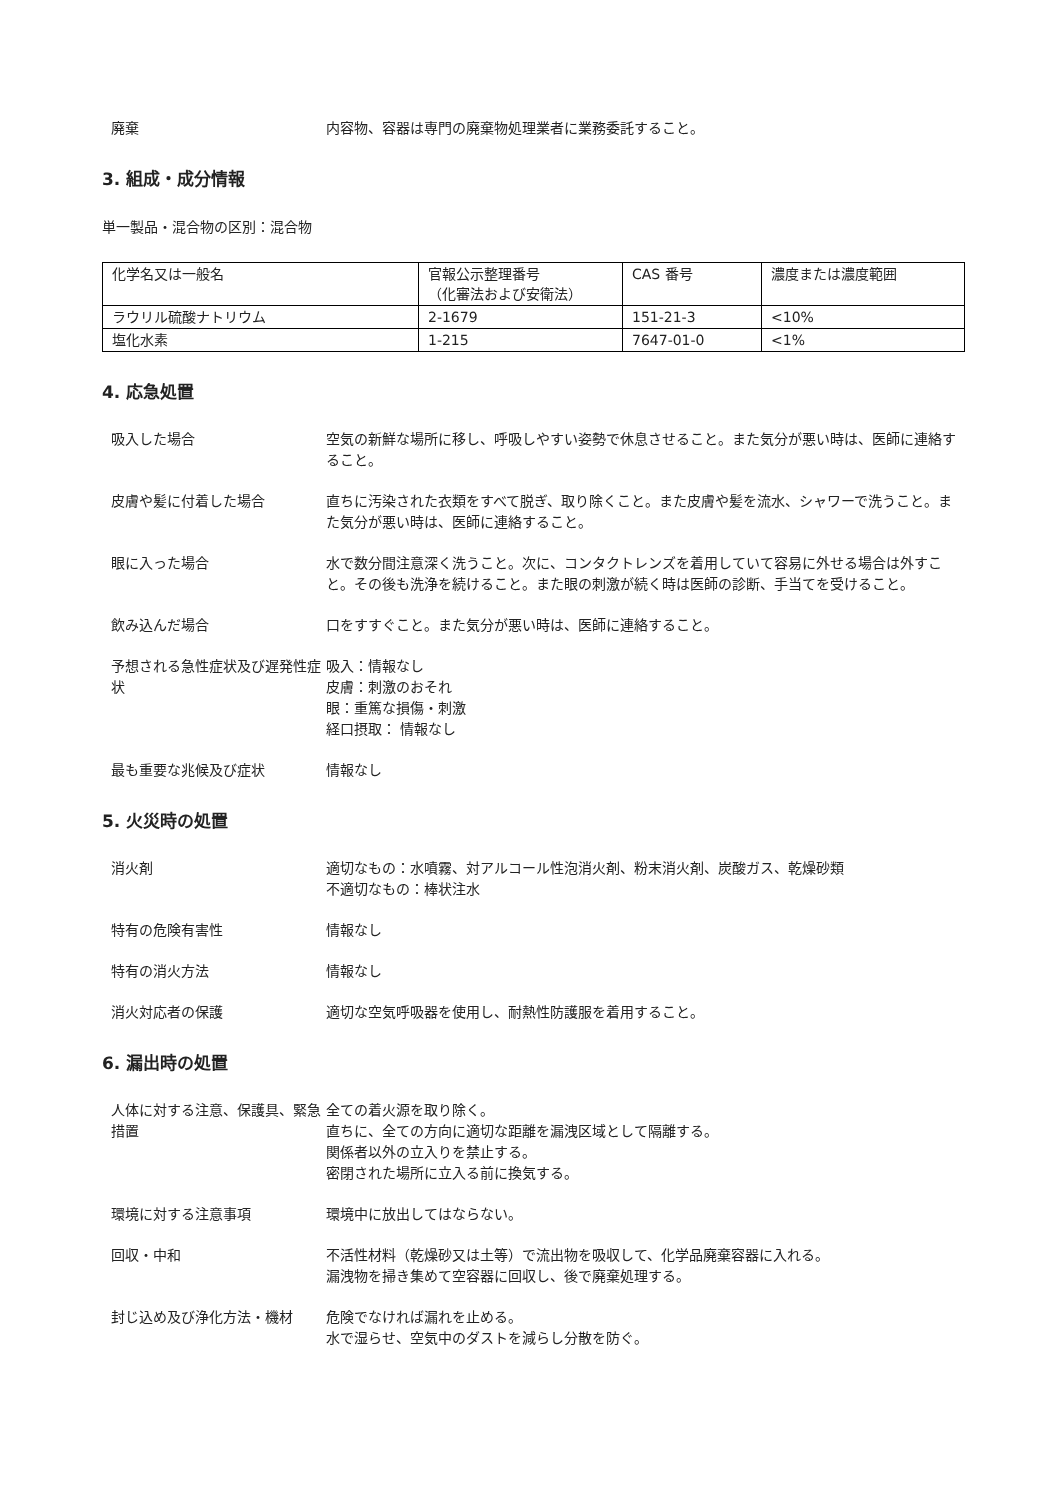廃棄 内容物、容器は専門の廃棄物処理業者に業務委託すること。
3. 組成・成分情報
単一製品・混合物の区別：混合物
| 化学名又は一般名 | 官報公示整理番号 （化審法および安衛法） | CAS 番号 | 濃度または濃度範囲 |
| ラウリル硫酸ナトリウム | 2-1679 | 151-21-3 | <10% |
| 塩化水素 | 1-215 | 7647-01-0 | <1% |
4. 応急処置
吸入した場合 空気の新鮮な場所に移し、呼吸しやすい姿勢で休息させること。また気分が悪い時は、医師に連絡すること。
皮膚や髪に付着した場合 直ちに汚染された衣類をすべて脱ぎ、取り除くこと。また皮膚や髪を流水、シャワーで洗うこと。また気分が悪い時は、医師に連絡すること。
眼に入った場合 水で数分間注意深く洗うこと。次に、コンタクトレンズを着用していて容易に外せる場合は外すこと。その後も洗浄を続けること。また眼の刺激が続く時は医師の診断、手当てを受けること。
飲み込んだ場合 口をすすぐこと。また気分が悪い時は、医師に連絡すること。
予想される急性症状及び遅発性症状
吸入：情報なし
皮膚：刺激のおそれ
眼：重篤な損傷・刺激
経口摂取： 情報なし
最も重要な兆候及び症状 情報なし
5. 火災時の処置
消火剤 適切なもの：水噴霧、対アルコール性泡消火剤、粉末消火剤、炭酸ガス、乾燥砂類
不適切なもの：棒状注水
特有の危険有害性 情報なし
特有の消火方法 情報なし
消火対応者の保護 適切な空気呼吸器を使用し、耐熱性防護服を着用すること。
6. 漏出時の処置
人体に対する注意、保護具、緊急措置
全ての着火源を取り除く。
直ちに、全ての方向に適切な距離を漏洩区域として隔離する。
関係者以外の立入りを禁止する。
密閉された場所に立入る前に換気する。
環境に対する注意事項 環境中に放出してはならない。
回収・中和 不活性材料（乾燥砂又は土等）で流出物を吸収して、化学品廃棄容器に入れる。
漏洩物を掃き集めて空容器に回収し、後で廃棄処理する。
封じ込め及び浄化方法・機材 危険でなければ漏れを止める。
水で湿らせ、空気中のダストを減らし分散を防ぐ。